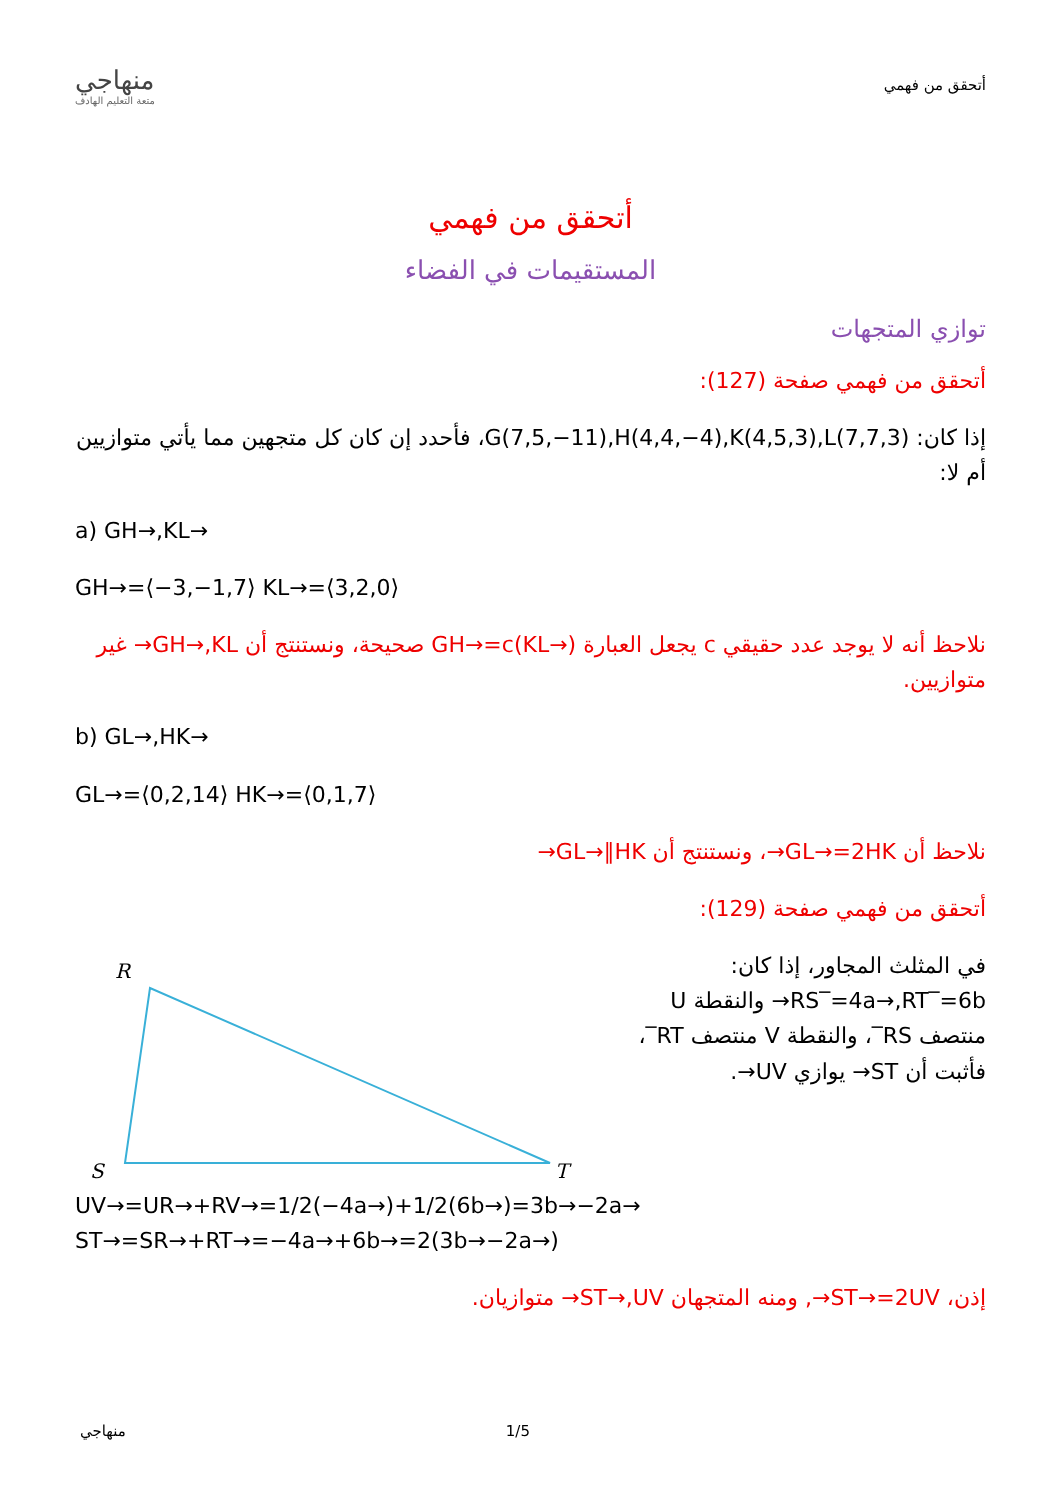منهاجي
متعة التعليم الهادف
أتحقق من فهمي
أتحقق من فهمي
المستقيمات في الفضاء
توازي المتجهات
أتحقق من فهمي صفحة (127):
إذا كان: G(7,5,−11),H(4,4,−4),K(4,5,3),L(7,7,3)، فأحدد إن كان كل متجهين مما يأتي متوازيين أم لا:
a) GH→,KL→
GH→=⟨−3,−1,7⟩ KL→=⟨3,2,0⟩
نلاحظ أنه لا يوجد عدد حقيقي c يجعل العبارة GH→=c(KL→) صحيحة، ونستنتج أن GH→,KL→ غير متوازيين.
b) GL→,HK→
GL→=⟨0,2,14⟩ HK→=⟨0,1,7⟩
نلاحظ أن GL→=2HK→، ونستنتج أن GL→∥HK→
أتحقق من فهمي صفحة (129):
R
S
T
في المثلث المجاور، إذا كان: RS‾=4a→,RT‾=6b→ والنقطة U منتصف RS‾، والنقطة V منتصف RT‾، فأثبت أن ST→ يوازي UV→.
UV→=UR→+RV→=1/2(−4a→)+1/2(6b→)=3b→−2a→ ST→=SR→+RT→=−4a→+6b→=2(3b→−2a→)
إذن، ST→=2UV→, ومنه المتجهان ST→,UV→ متوازيان.
منهاجي 1/5